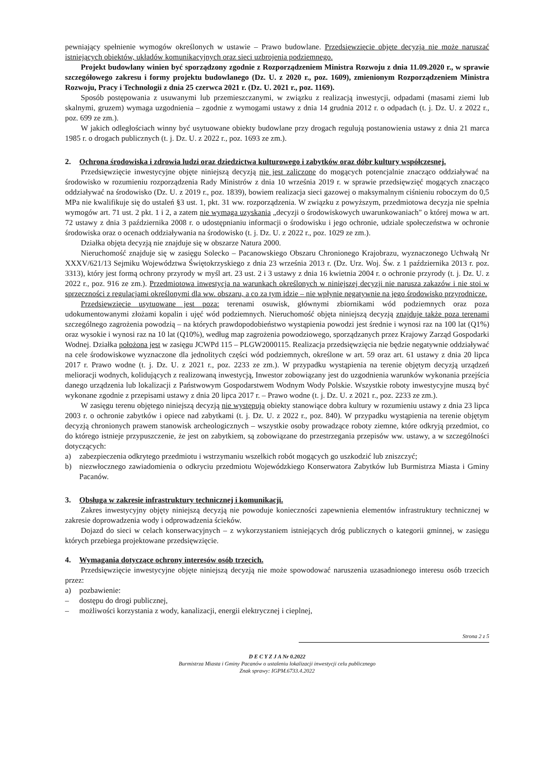pewniający spełnienie wymogów określonych w ustawie – Prawo budowlane. Przedsięwzięcie objęte decyzją nie może naruszać istniejących obiektów, układów komunikacyjnych oraz sieci uzbrojenia podziemnego.
Projekt budowlany winien być sporządzony zgodnie z Rozporządzeniem Ministra Rozwoju z dnia 11.09.2020 r., w sprawie szczegółowego zakresu i formy projektu budowlanego (Dz. U. z 2020 r., poz. 1609), zmienionym Rozporządzeniem Ministra Rozwoju, Pracy i Technologii z dnia 25 czerwca 2021 r. (Dz. U. 2021 r., poz. 1169).
Sposób postępowania z usuwanymi lub przemieszczanymi, w związku z realizacją inwestycji, odpadami (masami ziemi lub skalnymi, gruzem) wymaga uzgodnienia – zgodnie z wymogami ustawy z dnia 14 grudnia 2012 r. o odpadach (t. j. Dz. U. z 2022 r., poz. 699 ze zm.).
W jakich odległościach winny być usytuowane obiekty budowlane przy drogach regulują postanowienia ustawy z dnia 21 marca 1985 r. o drogach publicznych (t. j. Dz. U. z 2022 r., poz. 1693 ze zm.).
2. Ochrona środowiska i zdrowia ludzi oraz dziedzictwa kulturowego i zabytków oraz dóbr kultury współczesnej.
Przedsięwzięcie inwestycyjne objęte niniejszą decyzją nie jest zaliczone do mogących potencjalnie znacząco oddziaływać na środowisko w rozumieniu rozporządzenia Rady Ministrów z dnia 10 września 2019 r. w sprawie przedsięwzięć mogących znacząco oddziaływać na środowisko (Dz. U. z 2019 r., poz. 1839), bowiem realizacja sieci gazowej o maksymalnym ciśnieniu roboczym do 0,5 MPa nie kwalifikuje się do ustaleń §3 ust. 1, pkt. 31 ww. rozporządzenia. W związku z powyższym, przedmiotowa decyzja nie spełnia wymogów art. 71 ust. 2 pkt. 1 i 2, a zatem nie wymaga uzyskania „decyzji o środowiskowych uwarunkowaniach" o której mowa w art. 72 ustawy z dnia 3 października 2008 r. o udostępnianiu informacji o środowisku i jego ochronie, udziale społeczeństwa w ochronie środowiska oraz o ocenach oddziaływania na środowisko (t. j. Dz. U. z 2022 r., poz. 1029 ze zm.).
Działka objęta decyzją nie znajduje się w obszarze Natura 2000.
Nieruchomość znajduje się w zasięgu Solecko – Pacanowskiego Obszaru Chronionego Krajobrazu, wyznaczonego Uchwałą Nr XXXV/621/13 Sejmiku Województwa Świętokrzyskiego z dnia 23 września 2013 r. (Dz. Urz. Woj. Św. z 1 października 2013 r. poz. 3313), który jest formą ochrony przyrody w myśl art. 23 ust. 2 i 3 ustawy z dnia 16 kwietnia 2004 r. o ochronie przyrody (t. j. Dz. U. z 2022 r., poz. 916 ze zm.). Przedmiotowa inwestycja na warunkach określonych w niniejszej decyzji nie narusza zakazów i nie stoi w sprzeczności z regulacjami określonymi dla ww. obszaru, a co za tym idzie – nie wpłynie negatywnie na jego środowisko przyrodnicze.
Przedsięwzięcie usytuowane jest poza: terenami osuwisk, głównymi zbiornikami wód podziemnych oraz poza udokumentowanymi złożami kopalin i ujęć wód podziemnych. Nieruchomość objęta niniejszą decyzją znajduje także poza terenami szczególnego zagrożenia powodzią – na których prawdopodobieństwo wystąpienia powodzi jest średnie i wynosi raz na 100 lat (Q1%) oraz wysokie i wynosi raz na 10 lat (Q10%), według map zagrożenia powodziowego, sporządzanych przez Krajowy Zarząd Gospodarki Wodnej. Działka położona jest w zasięgu JCWPd 115 – PLGW2000115. Realizacja przedsięwzięcia nie będzie negatywnie oddziaływać na cele środowiskowe wyznaczone dla jednolitych części wód podziemnych, określone w art. 59 oraz art. 61 ustawy z dnia 20 lipca 2017 r. Prawo wodne (t. j. Dz. U. z 2021 r., poz. 2233 ze zm.). W przypadku wystąpienia na terenie objętym decyzją urządzeń melioracji wodnych, kolidujących z realizowaną inwestycją, Inwestor zobowiązany jest do uzgodnienia warunków wykonania przejścia danego urządzenia lub lokalizacji z Państwowym Gospodarstwem Wodnym Wody Polskie. Wszystkie roboty inwestycyjne muszą być wykonane zgodnie z przepisami ustawy z dnia 20 lipca 2017 r. – Prawo wodne (t. j. Dz. U. z 2021 r., poz. 2233 ze zm.).
W zasięgu terenu objętego niniejszą decyzją nie występują obiekty stanowiące dobra kultury w rozumieniu ustawy z dnia 23 lipca 2003 r. o ochronie zabytków i opiece nad zabytkami (t. j. Dz. U. z 2022 r., poz. 840). W przypadku wystąpienia na terenie objętym decyzją chronionych prawem stanowisk archeologicznych – wszystkie osoby prowadzące roboty ziemne, które odkryją przedmiot, co do którego istnieje przypuszczenie, że jest on zabytkiem, są zobowiązane do przestrzegania przepisów ww. ustawy, a w szczególności dotyczących:
a) zabezpieczenia odkrytego przedmiotu i wstrzymaniu wszelkich robót mogących go uszkodzić lub zniszczyć;
b) niezwłocznego zawiadomienia o odkryciu przedmiotu Wojewódzkiego Konserwatora Zabytków lub Burmistrza Miasta i Gminy Pacanów.
3. Obsługa w zakresie infrastruktury technicznej i komunikacji.
Zakres inwestycyjny objęty niniejszą decyzją nie powoduje konieczności zapewnienia elementów infrastruktury technicznej w zakresie doprowadzenia wody i odprowadzenia ścieków.
Dojazd do sieci w celach konserwacyjnych – z wykorzystaniem istniejących dróg publicznych o kategorii gminnej, w zasięgu których przebiega projektowane przedsięwzięcie.
4. Wymagania dotyczące ochrony interesów osób trzecich.
Przedsięwzięcie inwestycyjne objęte niniejszą decyzją nie może spowodować naruszenia uzasadnionego interesu osób trzecich przez:
a) pozbawienie:
– dostępu do drogi publicznej,
– możliwości korzystania z wody, kanalizacji, energii elektrycznej i cieplnej,
Strona 2 z 5
D E C Y Z J A Nr 0.2022
Burmistrza Miasta i Gminy Pacanów o ustaleniu lokalizacji inwestycji celu publicznego
Znak sprawy: IGPM.6733.4.2022